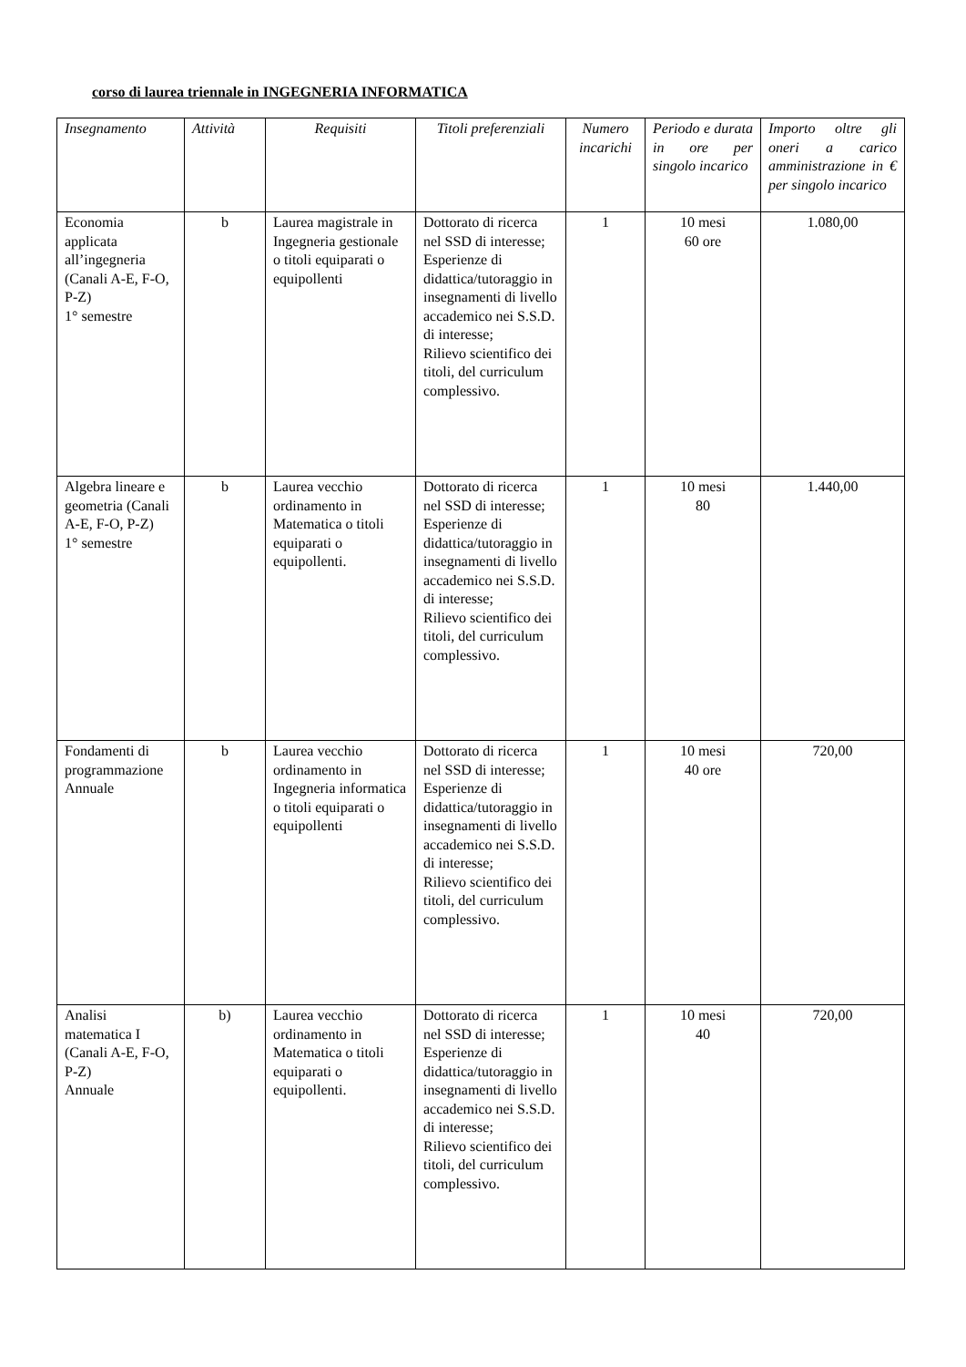corso di laurea triennale in INGEGNERIA INFORMATICA
| Insegnamento | Attività | Requisiti | Titoli preferenziali | Numero incarichi | Periodo e durata in ore per singolo incarico | Importo oltre gli oneri a carico amministrazione in € per singolo incarico |
| --- | --- | --- | --- | --- | --- | --- |
| Economia applicata all’ingegneria (Canali A-E, F-O, P-Z) 1° semestre | b | Laurea magistrale in Ingegneria gestionale o titoli equiparati o equipollenti | Dottorato di ricerca nel SSD di interesse; Esperienze di didattica/tutoraggio in insegnamenti di livello accademico nei S.S.D. di interesse; Rilievo scientifico dei titoli, del curriculum complessivo. | 1 | 10 mesi 60 ore | 1.080,00 |
| Algebra lineare e geometria (Canali A-E, F-O, P-Z) 1° semestre | b | Laurea vecchio ordinamento in Matematica o titoli equiparati o equipollenti. | Dottorato di ricerca nel SSD di interesse; Esperienze di didattica/tutoraggio in insegnamenti di livello accademico nei S.S.D. di interesse; Rilievo scientifico dei titoli, del curriculum complessivo. | 1 | 10 mesi 80 | 1.440,00 |
| Fondamenti di programmazione Annuale | b | Laurea vecchio ordinamento in Ingegneria informatica o titoli equiparati o equipollenti | Dottorato di ricerca nel SSD di interesse; Esperienze di didattica/tutoraggio in insegnamenti di livello accademico nei S.S.D. di interesse; Rilievo scientifico dei titoli, del curriculum complessivo. | 1 | 10 mesi 40 ore | 720,00 |
| Analisi matematica I (Canali A-E, F-O, P-Z) Annuale | b) | Laurea vecchio ordinamento in Matematica o titoli equiparati o equipollenti. | Dottorato di ricerca nel SSD di interesse; Esperienze di didattica/tutoraggio in insegnamenti di livello accademico nei S.S.D. di interesse; Rilievo scientifico dei titoli, del curriculum complessivo. | 1 | 10 mesi 40 | 720,00 |